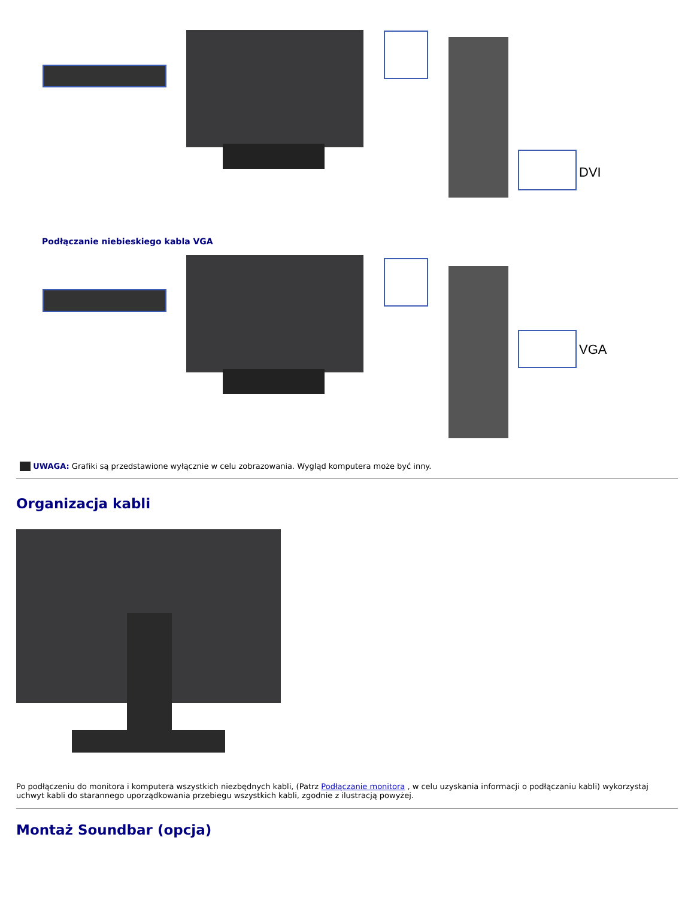DVI
Podłączanie niebieskiego kabla VGA
VGA
UWAGA: Grafiki są przedstawione wyłącznie w celu zobrazowania. Wygląd komputera może być inny.
Organizacja kabli
Po podłączeniu do monitora i komputera wszystkich niezbędnych kabli, (Patrz Podłączanie monitora , w celu uzyskania informacji o podłączaniu kabli) wykorzystaj uchwyt kabli do starannego uporządkowania przebiegu wszystkich kabli, zgodnie z ilustracją powyżej.
Montaż Soundbar (opcja)